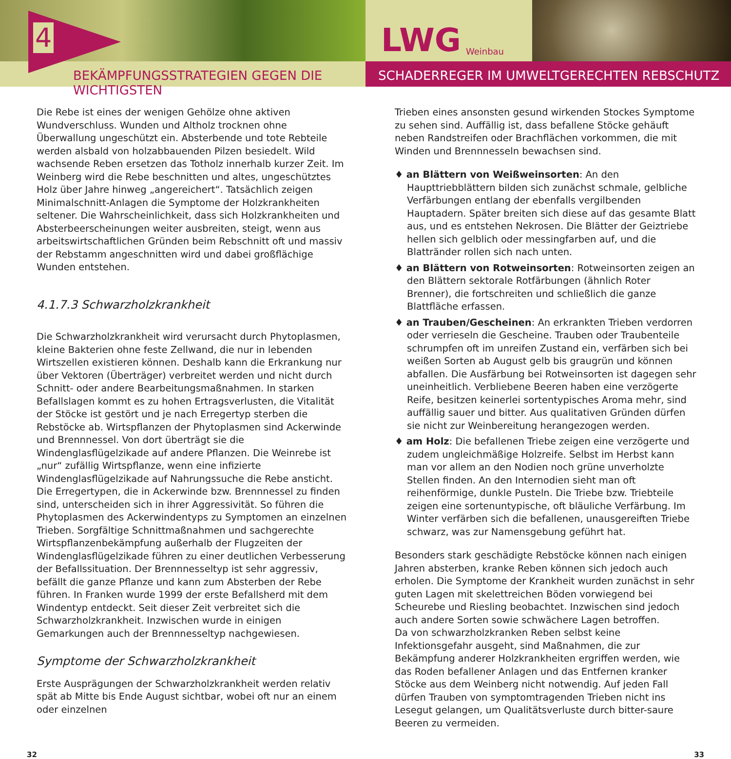4
LWG Weinbau
BEKÄMPFUNGSSTRATEGIEN GEGEN DIE WICHTIGSTEN SCHADERREGER IM UMWELTGERECHTEN REBSCHUTZ
Die Rebe ist eines der wenigen Gehölze ohne aktiven Wundverschluss. Wunden und Altholz trocknen ohne Überwallung ungeschützt ein. Absterbende und tote Rebteile werden alsbald von holzabbauenden Pilzen besiedelt. Wild wachsende Reben ersetzen das Totholz innerhalb kurzer Zeit. Im Weinberg wird die Rebe beschnitten und altes, ungeschütztes Holz über Jahre hinweg „angereichert“. Tatsächlich zeigen Minimalschnitt-Anlagen die Symptome der Holzkrankheiten seltener. Die Wahrscheinlichkeit, dass sich Holzkrankheiten und Absterbeerscheinungen weiter ausbreiten, steigt, wenn aus arbeitswirtschaftlichen Gründen beim Rebschnitt oft und massiv der Rebstamm angeschnitten wird und dabei großflächige Wunden entstehen.
4.1.7.3 Schwarzholzkrankheit
Die Schwarzholzkrankheit wird verursacht durch Phytoplasmen, kleine Bakterien ohne feste Zellwand, die nur in lebenden Wirtszellen existieren können. Deshalb kann die Erkrankung nur über Vektoren (Überträger) verbreitet werden und nicht durch Schnitt- oder andere Bearbeitungsmaßnahmen. In starken Befallslagen kommt es zu hohen Ertragsverlusten, die Vitalität der Stöcke ist gestört und je nach Erregertyp sterben die Rebstöcke ab. Wirtspflanzen der Phytoplasmen sind Ackerwinde und Brennnessel. Von dort überträgt sie die Windenglasflügelzikade auf andere Pflanzen. Die Weinrebe ist „nur“ zufällig Wirtspflanze, wenn eine infizierte Windenglasflügelzikade auf Nahrungssuche die Rebe ansticht. Die Erregertypen, die in Ackerwinde bzw. Brennnessel zu finden sind, unterscheiden sich in ihrer Aggressivität. So führen die Phytoplasmen des Ackerwindentyps zu Symptomen an einzelnen Trieben. Sorgfältige Schnittmaßnahmen und sachgerechte Wirtspflanzenbekämpfung außerhalb der Flugzeiten der Windenglasflügelzikade führen zu einer deutlichen Verbesserung der Befallssituation. Der Brennnesseltyp ist sehr aggressiv, befällt die ganze Pflanze und kann zum Absterben der Rebe führen. In Franken wurde 1999 der erste Befallsherd mit dem Windentyp entdeckt. Seit dieser Zeit verbreitet sich die Schwarzholzkrankheit. Inzwischen wurde in einigen Gemarkungen auch der Brennnesseltyp nachgewiesen.
Symptome der Schwarzholzkrankheit
Erste Ausprägungen der Schwarzholzkrankheit werden relativ spät ab Mitte bis Ende August sichtbar, wobei oft nur an einem oder einzelnen
Trieben eines ansonsten gesund wirkenden Stockes Symptome zu sehen sind. Auffällig ist, dass befallene Stöcke gehäuft neben Randstreifen oder Brachflächen vorkommen, die mit Winden und Brennnesseln bewachsen sind.
♦ an Blättern von Weißweinsorten: An den Haupttriebblättern bilden sich zunächst schmale, gelbliche Verfärbungen entlang der ebenfalls vergilbenden Hauptadern. Später breiten sich diese auf das gesamte Blatt aus, und es entstehen Nekrosen. Die Blätter der Geiztriebe hellen sich gelblich oder messingfarben auf, und die Blattränder rollen sich nach unten.
♦ an Blättern von Rotweinsorten: Rotweinsorten zeigen an den Blättern sektorale Rotfärbungen (ähnlich Roter Brenner), die fortschreiten und schließlich die ganze Blattfläche erfassen.
♦ an Trauben/Gescheinen: An erkrankten Trieben verdorren oder verrieseln die Gescheine. Trauben oder Traubenteile schrumpfen oft im unreifen Zustand ein, verfärben sich bei weißen Sorten ab August gelb bis graugrün und können abfallen. Die Ausfärbung bei Rotweinsorten ist dagegen sehr uneinheitlich. Verbliebene Beeren haben eine verzögerte Reife, besitzen keinerlei sortentypisches Aroma mehr, sind auffällig sauer und bitter. Aus qualitativen Gründen dürfen sie nicht zur Weinbereitung herangezogen werden.
♦ am Holz: Die befallenen Triebe zeigen eine verzögerte und zudem ungleichmäßige Holzreife. Selbst im Herbst kann man vor allem an den Nodien noch grüne unverholzte Stellen finden. An den Internodien sieht man oft reihenförmige, dunkle Pusteln. Die Triebe bzw. Triebteile zeigen eine sortenuntypische, oft bläuliche Verfärbung. Im Winter verfärben sich die befallenen, unausgereiften Triebe schwarz, was zur Namensgebung geführt hat.
Besonders stark geschädigte Rebstöcke können nach einigen Jahren absterben, kranke Reben können sich jedoch auch erholen. Die Symptome der Krankheit wurden zunächst in sehr guten Lagen mit skelettreichen Böden vorwiegend bei Scheurebe und Riesling beobachtet. Inzwischen sind jedoch auch andere Sorten sowie schwächere Lagen betroffen.
Da von schwarzholzkranken Reben selbst keine Infektionsgefahr ausgeht, sind Maßnahmen, die zur Bekämpfung anderer Holzkrankheiten ergriffen werden, wie das Roden befallener Anlagen und das Entfernen kranker Stöcke aus dem Weinberg nicht notwendig. Auf jeden Fall dürfen Trauben von symptomtragenden Trieben nicht ins Lesegut gelangen, um Qualitätsverluste durch bitter-saure Beeren zu vermeiden.
32 33